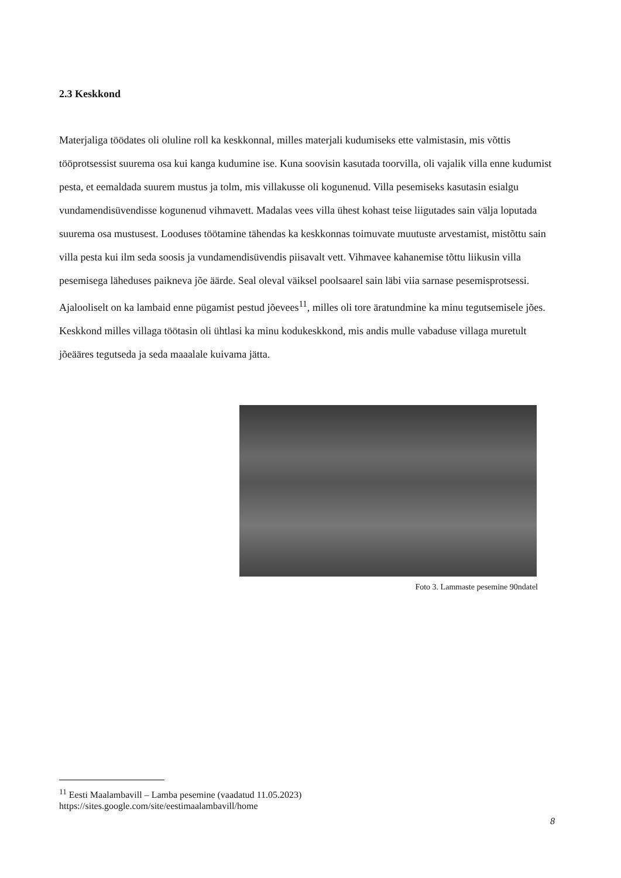2.3 Keskkond
Materjaliga töödates oli oluline roll ka keskkonnal, milles materjali kudumiseks ette valmistasin, mis võttis tööprotsessist suurema osa kui kanga kudumine ise. Kuna soovisin kasutada toorvilla, oli vajalik villa enne kudumist pesta, et eemaldada suurem mustus ja tolm, mis villakusse oli kogunenud. Villa pesemiseks kasutasin esialgu vundamendisüvendisse kogunenud vihmavett. Madalas vees villa ühest kohast teise liigutades sain välja loputada suurema osa mustusest. Looduses töötamine tähendas ka keskkonnas toimuvate muutuste arvestamist, mistõttu sain villa pesta kui ilm seda soosis ja vundamendisüvendis piisavalt vett. Vihmavee kahanemise tõttu liikusin villa pesemisega läheduses paikneva jõe äärde. Seal oleval väiksel poolsaarel sain läbi viia sarnase pesemisprotsessi. Ajalooliselt on ka lambaid enne pügamist pestud jõevees<sup>11</sup>, milles oli tore äratundmine ka minu tegutsemisele jões. Keskkond milles villaga töötasin oli ühtlasi ka minu kodukeskkond, mis andis mulle vabaduse villaga muretult jõeääres tegutseda ja seda maaalale kuivama jätta.
Foto 3. Lammaste pesemine 90ndatel
<sup>11</sup> Eesti Maalambavill – Lamba pesemine (vaadatud 11.05.2023)
https://sites.google.com/site/eestimaalambavill/home
8